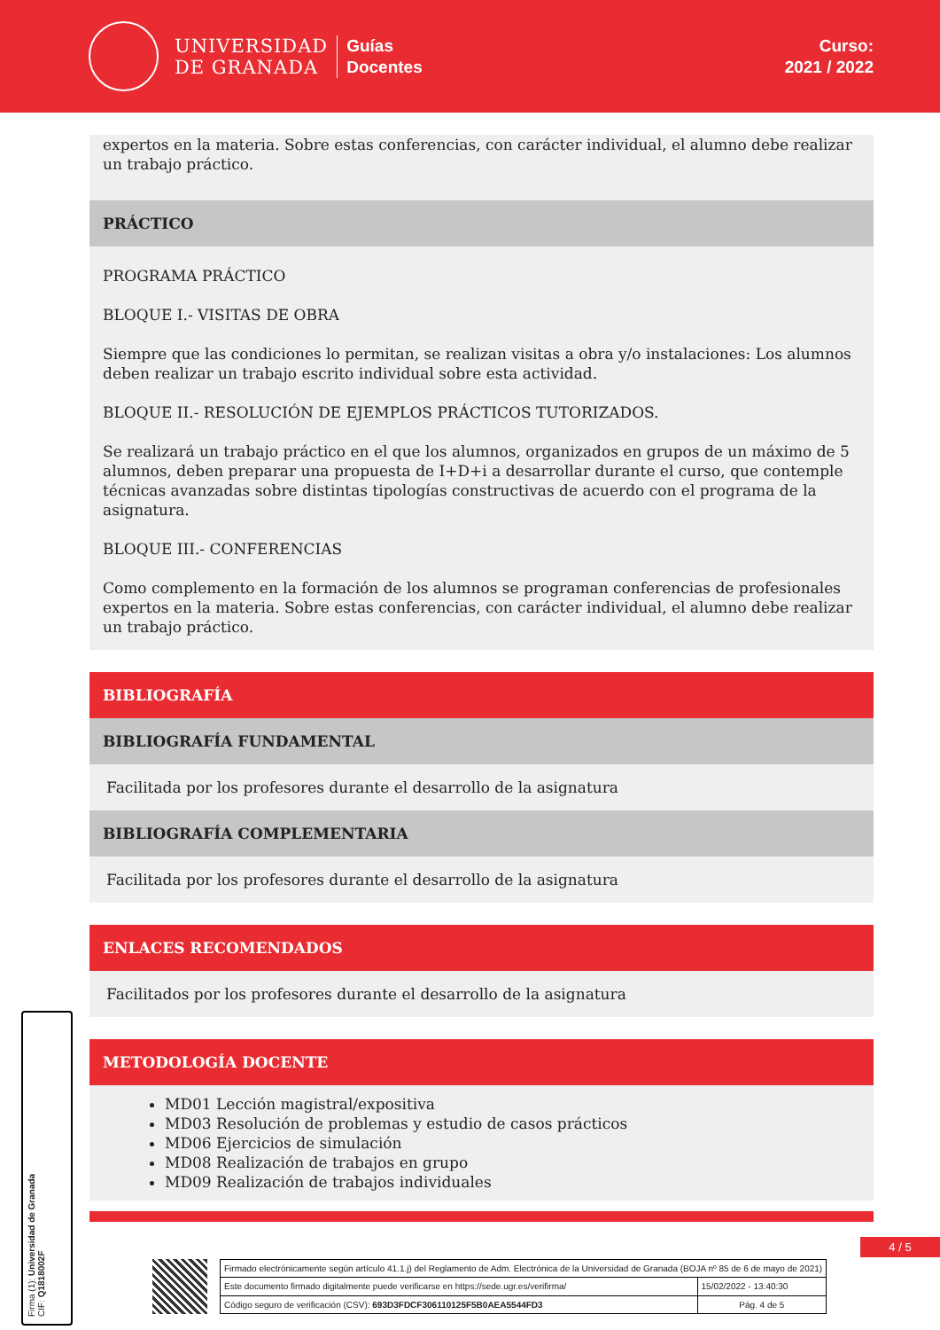UNIVERSIDAD
DE GRANADA
Guías
Docentes
Curso:
2021 / 2022
expertos en la materia. Sobre estas conferencias, con carácter individual, el alumno debe realizar un trabajo práctico.
PRÁCTICO
PROGRAMA PRÁCTICO
BLOQUE I.- VISITAS DE OBRA
Siempre que las condiciones lo permitan, se realizan visitas a obra y/o instalaciones: Los alumnos deben realizar un trabajo escrito individual sobre esta actividad.
BLOQUE II.- RESOLUCIÓN DE EJEMPLOS PRÁCTICOS TUTORIZADOS.
Se realizará un trabajo práctico en el que los alumnos, organizados en grupos de un máximo de 5 alumnos, deben preparar una propuesta de I+D+i a desarrollar durante el curso, que contemple técnicas avanzadas sobre distintas tipologías constructivas de acuerdo con el programa de la asignatura.
BLOQUE III.- CONFERENCIAS
Como complemento en la formación de los alumnos se programan conferencias de profesionales expertos en la materia. Sobre estas conferencias, con carácter individual, el alumno debe realizar un trabajo práctico.
BIBLIOGRAFÍA
BIBLIOGRAFÍA FUNDAMENTAL
Facilitada por los profesores durante el desarrollo de la asignatura
BIBLIOGRAFÍA COMPLEMENTARIA
Facilitada por los profesores durante el desarrollo de la asignatura
ENLACES RECOMENDADOS
Facilitados por los profesores durante el desarrollo de la asignatura
METODOLOGÍA DOCENTE
MD01 Lección magistral/expositiva
MD03 Resolución de problemas y estudio de casos prácticos
MD06 Ejercicios de simulación
MD08 Realización de trabajos en grupo
MD09 Realización de trabajos individuales
4 / 5
Firma (1): Universidad de Granada
CIF: Q1818002F
| Firmado electrónicamente según artículo 41.1.j) del Reglamento de Adm. Electrónica de la Universidad de Granada (BOJA nº 85 de 6 de mayo de 2021) | |
| Este documento firmado digitalmente puede verificarse en https://sede.ugr.es/verifirma/ | 15/02/2022 - 13:40:30 |
| Código seguro de verificación (CSV): 693D3FDCF306110125F5B0AEA5544FD3 | Pág. 4 de 5 |